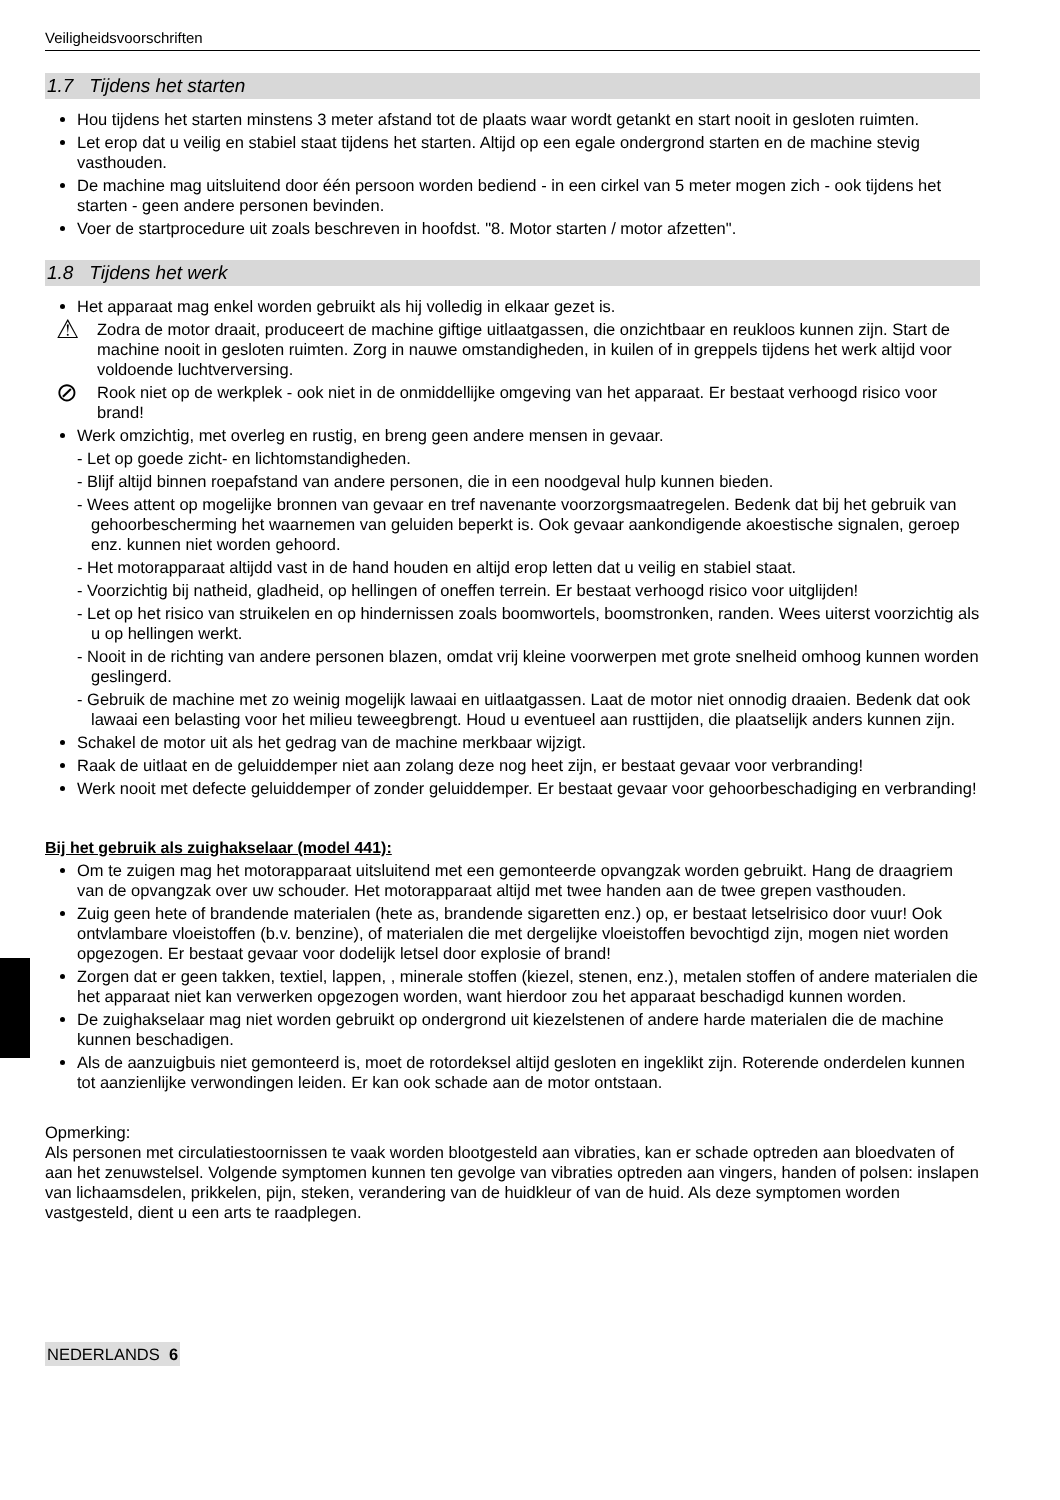Veiligheidsvoorschriften
1.7 Tijdens het starten
Hou tijdens het starten minstens 3 meter afstand tot de plaats waar wordt getankt en start nooit in gesloten ruimten.
Let erop dat u veilig en stabiel staat tijdens het starten. Altijd op een egale ondergrond starten en de machine stevig vasthouden.
De machine mag uitsluitend door één persoon worden bediend - in een cirkel van 5 meter mogen zich - ook tijdens het starten - geen andere personen bevinden.
Voer de startprocedure uit zoals beschreven in hoofdst. "8. Motor starten / motor afzetten".
1.8 Tijdens het werk
Het apparaat mag enkel worden gebruikt als hij volledig in elkaar gezet is.
⚠
Zodra de motor draait, produceert de machine giftige uitlaatgassen, die onzichtbaar en reukloos kunnen zijn. Start de machine nooit in gesloten ruimten. Zorg in nauwe omstandigheden, in kuilen of in greppels tijdens het werk altijd voor voldoende luchtverversing.
⊘
Rook niet op de werkplek - ook niet in de onmiddellijke omgeving van het apparaat. Er bestaat verhoogd risico voor brand!
Werk omzichtig, met overleg en rustig, en breng geen andere mensen in gevaar.
- Let op goede zicht- en lichtomstandigheden.
- Blijf altijd binnen roepafstand van andere personen, die in een noodgeval hulp kunnen bieden.
- Wees attent op mogelijke bronnen van gevaar en tref navenante voorzorgsmaatregelen. Bedenk dat bij het gebruik van gehoorbescherming het waarnemen van geluiden beperkt is. Ook gevaar aankondigende akoestische signalen, geroep enz. kunnen niet worden gehoord.
- Het motorapparaat altijdd vast in de hand houden en altijd erop letten dat u veilig en stabiel staat.
- Voorzichtig bij natheid, gladheid, op hellingen of oneffen terrein. Er bestaat verhoogd risico voor uitglijden!
- Let op het risico van struikelen en op hindernissen zoals boomwortels, boomstronken, randen. Wees uiterst voorzichtig als u op hellingen werkt.
- Nooit in de richting van andere personen blazen, omdat vrij kleine voorwerpen met grote snelheid omhoog kunnen worden geslingerd.
- Gebruik de machine met zo weinig mogelijk lawaai en uitlaatgassen. Laat de motor niet onnodig draaien. Bedenk dat ook lawaai een belasting voor het milieu teweegbrengt. Houd u eventueel aan rusttijden, die plaatselijk anders kunnen zijn.
Schakel de motor uit als het gedrag van de machine merkbaar wijzigt.
Raak de uitlaat en de geluiddemper niet aan zolang deze nog heet zijn, er bestaat gevaar voor verbranding!
Werk nooit met defecte geluiddemper of zonder geluiddemper. Er bestaat gevaar voor gehoorbeschadiging en verbranding!
Bij het gebruik als zuighakselaar (model 441):
Om te zuigen mag het motorapparaat uitsluitend met een gemonteerde opvangzak worden gebruikt. Hang de draagriem van de opvangzak over uw schouder. Het motorapparaat altijd met twee handen aan de twee grepen vasthouden.
Zuig geen hete of brandende materialen (hete as, brandende sigaretten enz.) op, er bestaat letselrisico door vuur! Ook ontvlambare vloeistoffen (b.v. benzine), of materialen die met dergelijke vloeistoffen bevochtigd zijn, mogen niet worden opgezogen. Er bestaat gevaar voor dodelijk letsel door explosie of brand!
Zorgen dat er geen takken, textiel, lappen, , minerale stoffen (kiezel, stenen, enz.), metalen stoffen of andere materialen die het apparaat niet kan verwerken opgezogen worden, want hierdoor zou het apparaat beschadigd kunnen worden.
De zuighakselaar mag niet worden gebruikt op ondergrond uit kiezelstenen of andere harde materialen die de machine kunnen beschadigen.
Als de aanzuigbuis niet gemonteerd is, moet de rotordeksel altijd gesloten en ingeklikt zijn. Roterende onderdelen kunnen tot aanzienlijke verwondingen leiden. Er kan ook schade aan de motor ontstaan.
Opmerking:
Als personen met circulatiestoornissen te vaak worden blootgesteld aan vibraties, kan er schade optreden aan bloedvaten of aan het zenuwstelsel. Volgende symptomen kunnen ten gevolge van vibraties optreden aan vingers, handen of polsen: inslapen van lichaamsdelen, prikkelen, pijn, steken, verandering van de huidkleur of van de huid. Als deze symptomen worden vastgesteld, dient u een arts te raadplegen.
NEDERLANDS 6